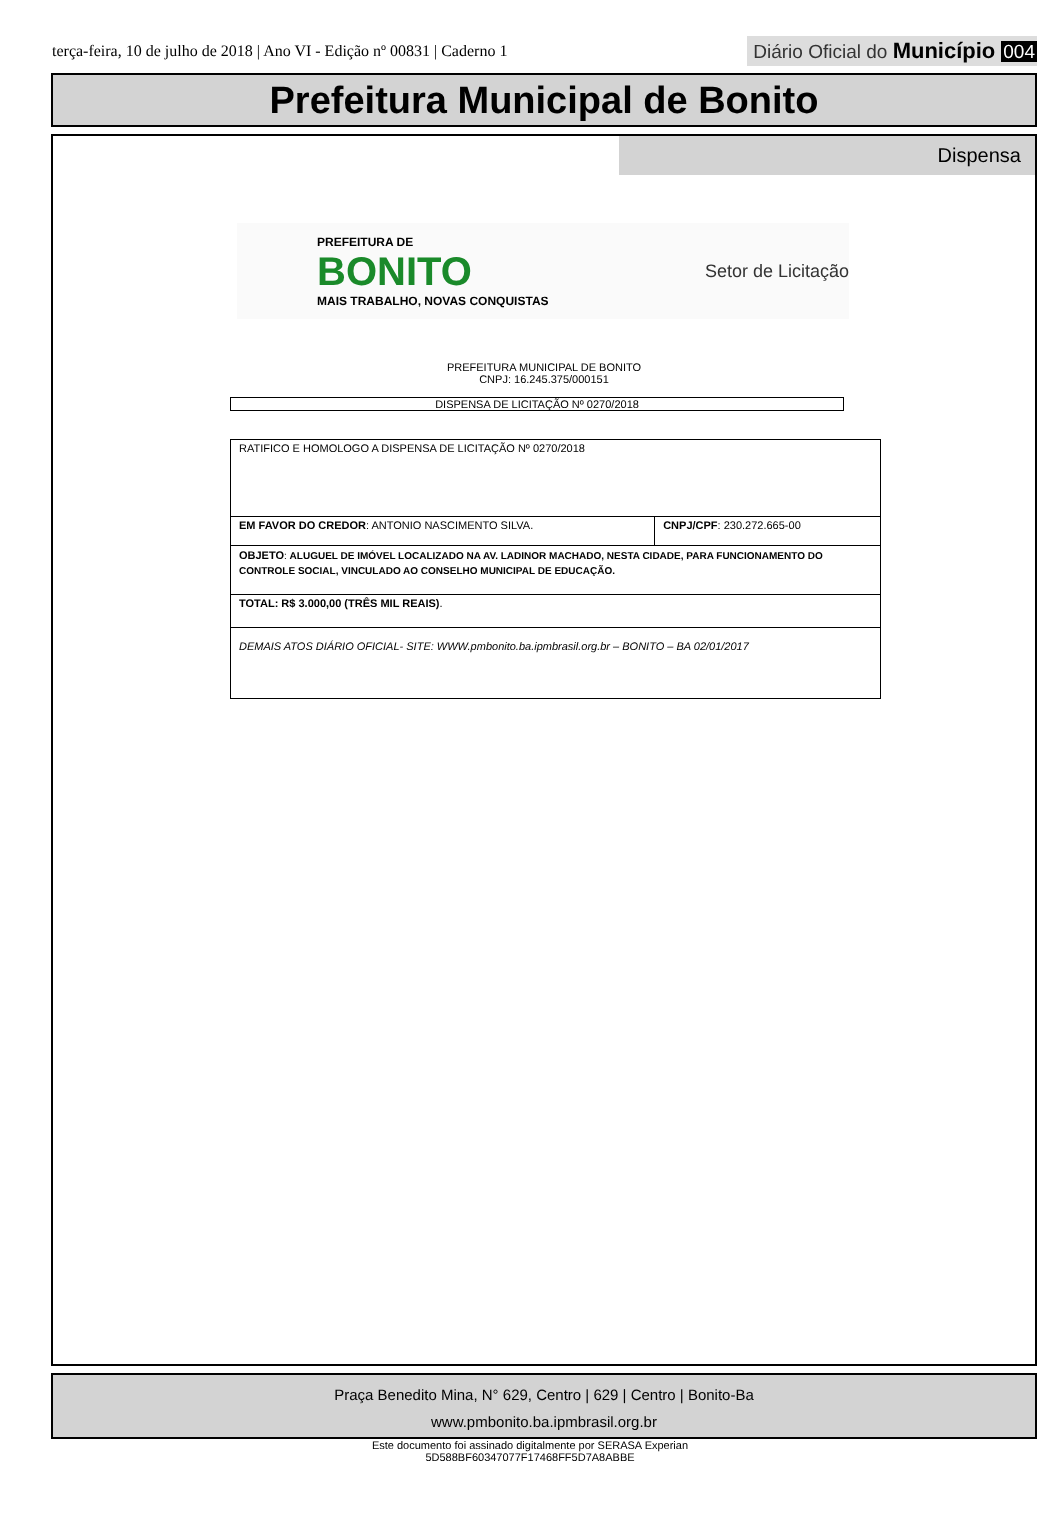terça-feira, 10 de julho de 2018 | Ano VI - Edição nº 00831 | Caderno 1
Diário Oficial do Município 004
Prefeitura Municipal de Bonito
Dispensa
PREFEITURA DE
BONITO
MAIS TRABALHO, NOVAS CONQUISTAS
Setor de Licitação
PREFEITURA MUNICIPAL DE BONITO
CNPJ: 16.245.375/000151
DISPENSA DE LICITAÇÃO Nº 0270/2018
| RATIFICO E HOMOLOGO A DISPENSA DE LICITAÇÃO Nº 0270/2018 | |
| EM FAVOR DO CREDOR : ANTONIO NASCIMENTO SILVA. | CNPJ/CPF : 230.272.665-00 |
| OBJETO : ALUGUEL DE IMÓVEL LOCALIZADO NA AV. LADINOR MACHADO, NESTA CIDADE, PARA FUNCIONAMENTO DO CONTROLE SOCIAL, VINCULADO AO CONSELHO MUNICIPAL DE EDUCAÇÃO. | |
| TOTAL: R$ 3.000,00 (TRÊS MIL REAIS) . | |
| DEMAIS ATOS DIÁRIO OFICIAL- SITE: WWW.pmbonito.ba.ipmbrasil.org.br – BONITO – BA 02/01/2017 | |
Praça Benedito Mina, N° 629, Centro | 629 | Centro | Bonito-Ba
www.pmbonito.ba.ipmbrasil.org.br
Este documento foi assinado digitalmente por SERASA Experian
5D588BF60347077F17468FF5D7A8ABBE